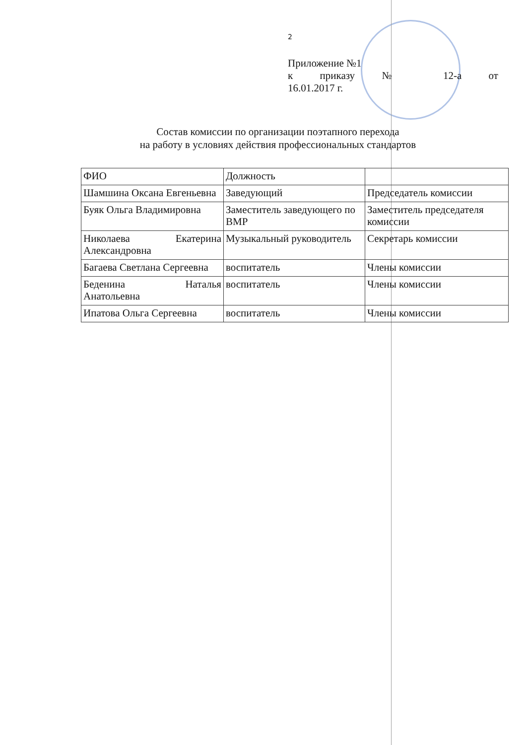2
Приложение №1
к приказу № 12-а от
16.01.2017 г.
Состав комиссии по организации поэтапного перехода
на работу в условиях действия профессиональных стандартов
| ФИО | Должность | |
| Шамшина Оксана Евгеньевна | Заведующий | Председатель комиссии |
| Буяк Ольга Владимировна | Заместитель заведующего по ВМР | Заместитель председателя комиссии |
| Николаева Екатерина Александровна | Музыкальный руководитель | Секретарь комиссии |
| Багаева Светлана Сергеевна | воспитатель | Члены комиссии |
| Беденина Наталья Анатольевна | воспитатель | Члены комиссии |
| Ипатова Ольга Сергеевна | воспитатель | Члены комиссии |